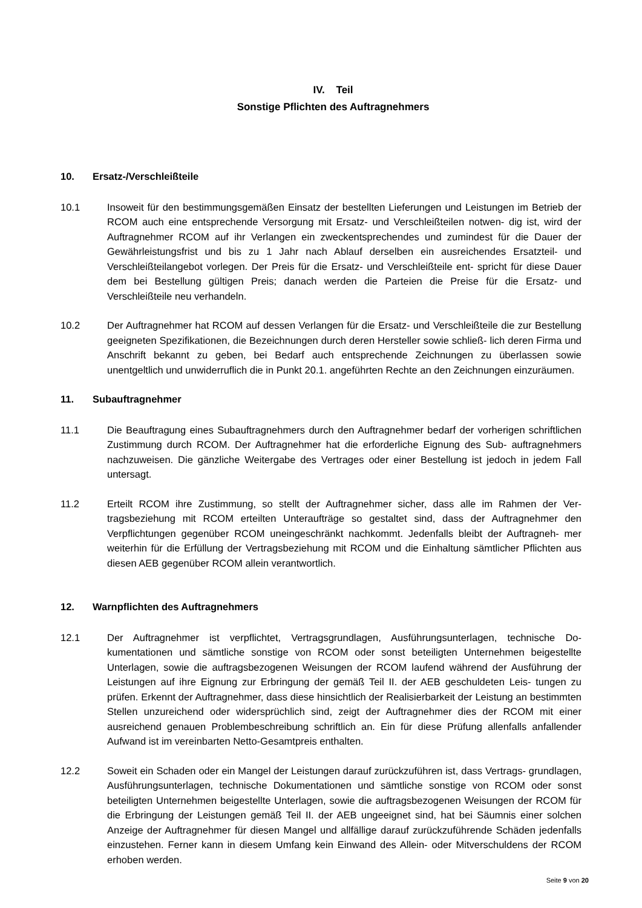IV. Teil
Sonstige Pflichten des Auftragnehmers
10. Ersatz-/Verschleißteile
10.1 Insoweit für den bestimmungsgemäßen Einsatz der bestellten Lieferungen und Leistungen im Betrieb der RCOM auch eine entsprechende Versorgung mit Ersatz- und Verschleißteilen notwen- dig ist, wird der Auftragnehmer RCOM auf ihr Verlangen ein zweckentsprechendes und zumindest für die Dauer der Gewährleistungsfrist und bis zu 1 Jahr nach Ablauf derselben ein ausreichendes Ersatzteil- und Verschleißteilangebot vorlegen. Der Preis für die Ersatz- und Verschleißteile ent- spricht für diese Dauer dem bei Bestellung gültigen Preis; danach werden die Parteien die Preise für die Ersatz- und Verschleißteile neu verhandeln.
10.2 Der Auftragnehmer hat RCOM auf dessen Verlangen für die Ersatz- und Verschleißteile die zur Bestellung geeigneten Spezifikationen, die Bezeichnungen durch deren Hersteller sowie schließ- lich deren Firma und Anschrift bekannt zu geben, bei Bedarf auch entsprechende Zeichnungen zu überlassen sowie unentgeltlich und unwiderruflich die in Punkt 20.1. angeführten Rechte an den Zeichnungen einzuräumen.
11. Subauftragnehmer
11.1 Die Beauftragung eines Subauftragnehmers durch den Auftragnehmer bedarf der vorherigen schriftlichen Zustimmung durch RCOM. Der Auftragnehmer hat die erforderliche Eignung des Sub- auftragnehmers nachzuweisen. Die gänzliche Weitergabe des Vertrages oder einer Bestellung ist jedoch in jedem Fall untersagt.
11.2 Erteilt RCOM ihre Zustimmung, so stellt der Auftragnehmer sicher, dass alle im Rahmen der Ver- tragsbeziehung mit RCOM erteilten Unteraufträge so gestaltet sind, dass der Auftragnehmer den Verpflichtungen gegenüber RCOM uneingeschränkt nachkommt. Jedenfalls bleibt der Auftragneh- mer weiterhin für die Erfüllung der Vertragsbeziehung mit RCOM und die Einhaltung sämtlicher Pflichten aus diesen AEB gegenüber RCOM allein verantwortlich.
12. Warnpflichten des Auftragnehmers
12.1 Der Auftragnehmer ist verpflichtet, Vertragsgrundlagen, Ausführungsunterlagen, technische Do- kumentationen und sämtliche sonstige von RCOM oder sonst beteiligten Unternehmen beigestellte Unterlagen, sowie die auftragsbezogenen Weisungen der RCOM laufend während der Ausführung der Leistungen auf ihre Eignung zur Erbringung der gemäß Teil II. der AEB geschuldeten Leis- tungen zu prüfen. Erkennt der Auftragnehmer, dass diese hinsichtlich der Realisierbarkeit der Leistung an bestimmten Stellen unzureichend oder widersprüchlich sind, zeigt der Auftragnehmer dies der RCOM mit einer ausreichend genauen Problembeschreibung schriftlich an. Ein für diese Prüfung allenfalls anfallender Aufwand ist im vereinbarten Netto-Gesamtpreis enthalten.
12.2 Soweit ein Schaden oder ein Mangel der Leistungen darauf zurückzuführen ist, dass Vertrags- grundlagen, Ausführungsunterlagen, technische Dokumentationen und sämtliche sonstige von RCOM oder sonst beteiligten Unternehmen beigestellte Unterlagen, sowie die auftragsbezogenen Weisungen der RCOM für die Erbringung der Leistungen gemäß Teil II. der AEB ungeeignet sind, hat bei Säumnis einer solchen Anzeige der Auftragnehmer für diesen Mangel und allfällige darauf zurückzuführende Schäden jedenfalls einzustehen. Ferner kann in diesem Umfang kein Einwand des Allein- oder Mitverschuldens der RCOM erhoben werden.
Seite 9 von 20